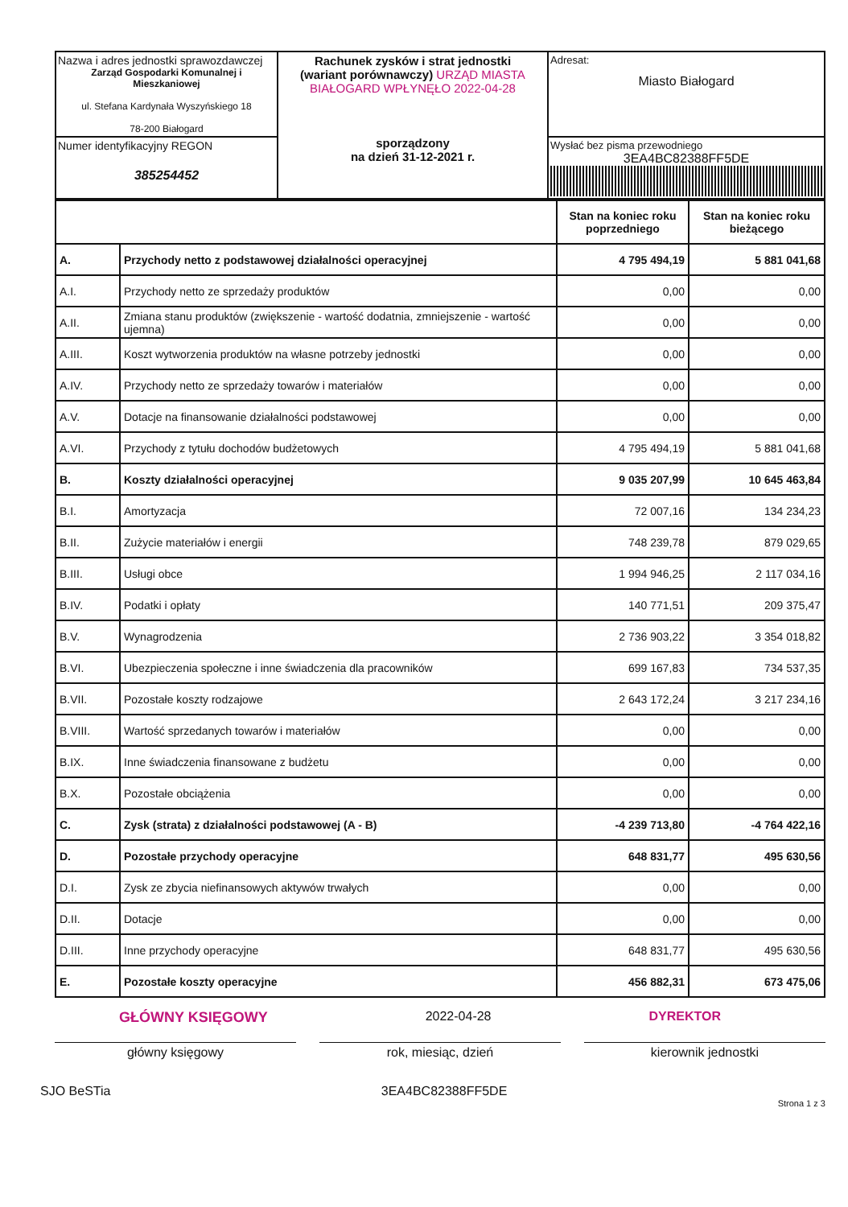| Nazwa i adres jednostki sprawozdawczej Zarząd Gospodarki Komunalnej i Mieszkaniowej ul. Stefana Kardynała Wyszyńskiego 18 78-200 Białogard | Rachunek zysków i strat jednostki (wariant porównawczy) URZĄD MIASTA BIAŁOGARD WPŁYNĘŁO 2022-04-28 sporządzony na dzień 31-12-2021 r. | Adresat: Miasto Białogard |
| Numer identyfikacyjny REGON 385254452 | | Wysłać bez pisma przewodniego 3EA4BC82388FF5DE |
| | | Stan na koniec roku poprzedniego | Stan na koniec roku bieżącego |
| --- | --- | --- | --- |
| A. | Przychody netto z podstawowej działalności operacyjnej | 4 795 494,19 | 5 881 041,68 |
| A.I. | Przychody netto ze sprzedaży produktów | 0,00 | 0,00 |
| A.II. | Zmiana stanu produktów (zwiększenie - wartość dodatnia, zmniejszenie - wartość ujemna) | 0,00 | 0,00 |
| A.III. | Koszt wytworzenia produktów na własne potrzeby jednostki | 0,00 | 0,00 |
| A.IV. | Przychody netto ze sprzedaży towarów i materiałów | 0,00 | 0,00 |
| A.V. | Dotacje na finansowanie działalności podstawowej | 0,00 | 0,00 |
| A.VI. | Przychody z tytułu dochodów budżetowych | 4 795 494,19 | 5 881 041,68 |
| B. | Koszty działalności operacyjnej | 9 035 207,99 | 10 645 463,84 |
| B.I. | Amortyzacja | 72 007,16 | 134 234,23 |
| B.II. | Zużycie materiałów i energii | 748 239,78 | 879 029,65 |
| B.III. | Usługi obce | 1 994 946,25 | 2 117 034,16 |
| B.IV. | Podatki i opłaty | 140 771,51 | 209 375,47 |
| B.V. | Wynagrodzenia | 2 736 903,22 | 3 354 018,82 |
| B.VI. | Ubezpieczenia społeczne i inne świadczenia dla pracowników | 699 167,83 | 734 537,35 |
| B.VII. | Pozostałe koszty rodzajowe | 2 643 172,24 | 3 217 234,16 |
| B.VIII. | Wartość sprzedanych towarów i materiałów | 0,00 | 0,00 |
| B.IX. | Inne świadczenia finansowane z budżetu | 0,00 | 0,00 |
| B.X. | Pozostałe obciążenia | 0,00 | 0,00 |
| C. | Zysk (strata) z działalności podstawowej (A - B) | -4 239 713,80 | -4 764 422,16 |
| D. | Pozostałe przychody operacyjne | 648 831,77 | 495 630,56 |
| D.I. | Zysk ze zbycia niefinansowych aktywów trwałych | 0,00 | 0,00 |
| D.II. | Dotacje | 0,00 | 0,00 |
| D.III. | Inne przychody operacyjne | 648 831,77 | 495 630,56 |
| E. | Pozostałe koszty operacyjne | 456 882,31 | 673 475,06 |
GŁÓWNY KSIĘGOWY 2022-04-28 DYREKTOR
główny księgowy rok, miesiąc, dzień kierownik jednostki
SJO BeSTia 3EA4BC82388FF5DE Strona 1 z 3